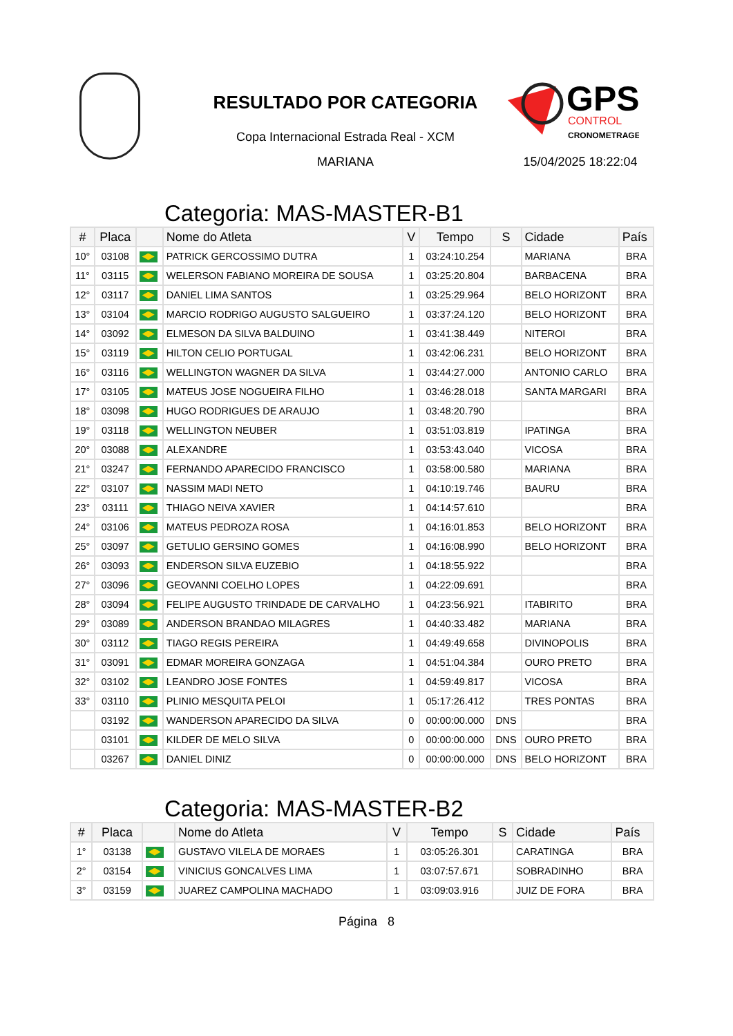RESULTADO POR CATEGORIA
Copa Internacional Estrada Real - XCM
MARIANA
GPS
CONTROL
CRONOMETRAGEM
15/04/2025 18:22:04
Categoria: MAS-MASTER-B1
| # | Placa | | Nome do Atleta | V | Tempo | S | Cidade | País |
| --- | --- | --- | --- | --- | --- | --- | --- | --- |
| 10° | 03108 | | PATRICK GERCOSSIMO DUTRA | 1 | 03:24:10.254 | | MARIANA | BRA |
| 11° | 03115 | | WELERSON FABIANO MOREIRA DE SOUSA | 1 | 03:25:20.804 | | BARBACENA | BRA |
| 12° | 03117 | | DANIEL LIMA SANTOS | 1 | 03:25:29.964 | | BELO HORIZONT | BRA |
| 13° | 03104 | | MARCIO RODRIGO AUGUSTO SALGUEIRO | 1 | 03:37:24.120 | | BELO HORIZONT | BRA |
| 14° | 03092 | | ELMESON DA SILVA BALDUINO | 1 | 03:41:38.449 | | NITEROI | BRA |
| 15° | 03119 | | HILTON CELIO PORTUGAL | 1 | 03:42:06.231 | | BELO HORIZONT | BRA |
| 16° | 03116 | | WELLINGTON WAGNER DA SILVA | 1 | 03:44:27.000 | | ANTONIO CARLO | BRA |
| 17° | 03105 | | MATEUS JOSE NOGUEIRA FILHO | 1 | 03:46:28.018 | | SANTA MARGARI | BRA |
| 18° | 03098 | | HUGO RODRIGUES DE ARAUJO | 1 | 03:48:20.790 | | | BRA |
| 19° | 03118 | | WELLINGTON NEUBER | 1 | 03:51:03.819 | | IPATINGA | BRA |
| 20° | 03088 | | ALEXANDRE | 1 | 03:53:43.040 | | VICOSA | BRA |
| 21° | 03247 | | FERNANDO APARECIDO FRANCISCO | 1 | 03:58:00.580 | | MARIANA | BRA |
| 22° | 03107 | | NASSIM MADI NETO | 1 | 04:10:19.746 | | BAURU | BRA |
| 23° | 03111 | | THIAGO NEIVA XAVIER | 1 | 04:14:57.610 | | | BRA |
| 24° | 03106 | | MATEUS PEDROZA ROSA | 1 | 04:16:01.853 | | BELO HORIZONT | BRA |
| 25° | 03097 | | GETULIO GERSINO GOMES | 1 | 04:16:08.990 | | BELO HORIZONT | BRA |
| 26° | 03093 | | ENDERSON SILVA EUZEBIO | 1 | 04:18:55.922 | | | BRA |
| 27° | 03096 | | GEOVANNI COELHO LOPES | 1 | 04:22:09.691 | | | BRA |
| 28° | 03094 | | FELIPE AUGUSTO TRINDADE DE CARVALHO | 1 | 04:23:56.921 | | ITABIRITO | BRA |
| 29° | 03089 | | ANDERSON BRANDAO MILAGRES | 1 | 04:40:33.482 | | MARIANA | BRA |
| 30° | 03112 | | TIAGO REGIS PEREIRA | 1 | 04:49:49.658 | | DIVINOPOLIS | BRA |
| 31° | 03091 | | EDMAR MOREIRA GONZAGA | 1 | 04:51:04.384 | | OURO PRETO | BRA |
| 32° | 03102 | | LEANDRO JOSE FONTES | 1 | 04:59:49.817 | | VICOSA | BRA |
| 33° | 03110 | | PLINIO MESQUITA PELOI | 1 | 05:17:26.412 | | TRES PONTAS | BRA |
| | 03192 | | WANDERSON APARECIDO DA SILVA | 0 | 00:00:00.000 | DNS | | BRA |
| | 03101 | | KILDER DE MELO SILVA | 0 | 00:00:00.000 | DNS | OURO PRETO | BRA |
| | 03267 | | DANIEL DINIZ | 0 | 00:00:00.000 | DNS | BELO HORIZONT | BRA |
Categoria: MAS-MASTER-B2
| # | Placa | | Nome do Atleta | V | Tempo | S | Cidade | País |
| --- | --- | --- | --- | --- | --- | --- | --- | --- |
| 1° | 03138 | | GUSTAVO VILELA DE MORAES | 1 | 03:05:26.301 | | CARATINGA | BRA |
| 2° | 03154 | | VINICIUS GONCALVES LIMA | 1 | 03:07:57.671 | | SOBRADINHO | BRA |
| 3° | 03159 | | JUAREZ CAMPOLINA MACHADO | 1 | 03:09:03.916 | | JUIZ DE FORA | BRA |
Página 8